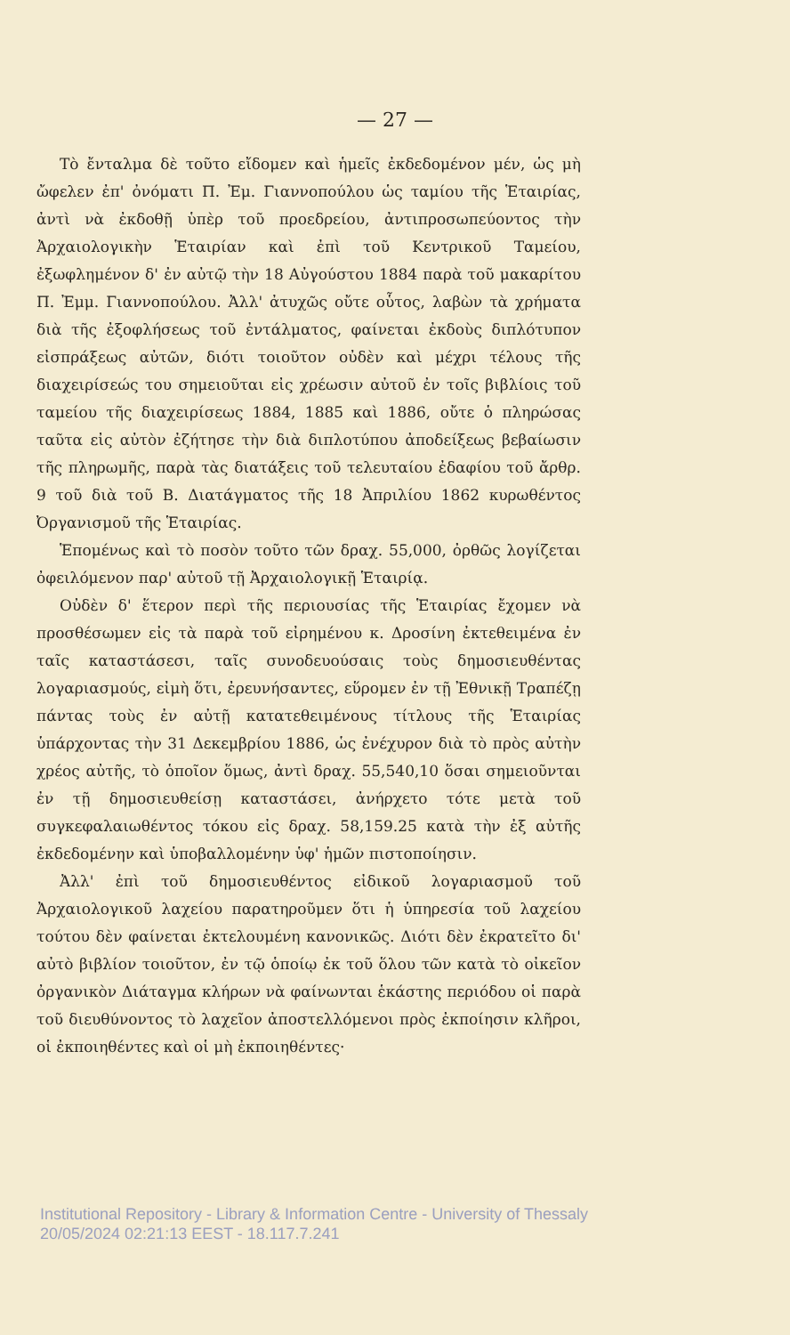— 27 —
Τὸ ἔνταλμα δὲ τοῦτο εἴδομεν καὶ ἡμεῖς ἐκδεδομένον μέν, ὡς μὴ ὤφελεν ἐπ' ὀνόματι Π. Ἐμ. Γιαννοπούλου ὡς ταμίου τῆς Ἑταιρίας, ἀντὶ νὰ ἐκδοθῇ ὑπὲρ τοῦ προεδρείου, ἀντιπροσωπεύοντος τὴν Ἀρχαιολογικὴν Ἑταιρίαν καὶ ἐπὶ τοῦ Κεντρικοῦ Ταμείου, ἐξωφλημένον δ' ἐν αὐτῷ τὴν 18 Αὐγούστου 1884 παρὰ τοῦ μακαρίτου Π. Ἐμμ. Γιαννοπούλου. Ἀλλ' ἀτυχῶς οὔτε οὗτος, λαβὼν τὰ χρήματα διὰ τῆς ἐξοφλήσεως τοῦ ἐντάλματος, φαίνεται ἐκδοὺς διπλότυπον εἰσπράξεως αὐτῶν, διότι τοιοῦτον οὐδὲν καὶ μέχρι τέλους τῆς διαχειρίσεώς του σημειοῦται εἰς χρέωσιν αὐτοῦ ἐν τοῖς βιβλίοις τοῦ ταμείου τῆς διαχειρίσεως 1884, 1885 καὶ 1886, οὔτε ὁ πληρώσας ταῦτα εἰς αὐτὸν ἐζήτησε τὴν διὰ διπλοτύπου ἀποδείξεως βεβαίωσιν τῆς πληρωμῆς, παρὰ τὰς διατάξεις τοῦ τελευταίου ἐδαφίου τοῦ ἄρθρ. 9 τοῦ διὰ τοῦ Β. Διατάγματος τῆς 18 Ἀπριλίου 1862 κυρωθέντος Ὀργανισμοῦ τῆς Ἑταιρίας.
Ἑπομένως καὶ τὸ ποσὸν τοῦτο τῶν δραχ. 55,000, ὀρθῶς λογίζεται ὀφειλόμενον παρ' αὐτοῦ τῇ Ἀρχαιολογικῇ Ἑταιρίᾳ.
Οὐδὲν δ' ἕτερον περὶ τῆς περιουσίας τῆς Ἑταιρίας ἔχομεν νὰ προσθέσωμεν εἰς τὰ παρὰ τοῦ εἰρημένου κ. Δροσίνη ἐκτεθειμένα ἐν ταῖς καταστάσεσι, ταῖς συνοδευούσαις τοὺς δημοσιευθέντας λογαριασμούς, εἰμὴ ὅτι, ἐρευνήσαντες, εὕρομεν ἐν τῇ Ἐθνικῇ Τραπέζῃ πάντας τοὺς ἐν αὐτῇ κατατεθειμένους τίτλους τῆς Ἑταιρίας ὑπάρχοντας τὴν 31 Δεκεμβρίου 1886, ὡς ἐνέχυρον διὰ τὸ πρὸς αὐτὴν χρέος αὐτῆς, τὸ ὁποῖον ὅμως, ἀντὶ δραχ. 55,540,10 ὅσαι σημειοῦνται ἐν τῇ δημοσιευθείσῃ καταστάσει, ἀνήρχετο τότε μετὰ τοῦ συγκεφαλαιωθέντος τόκου εἰς δραχ. 58,159.25 κατὰ τὴν ἐξ αὐτῆς ἐκδεδομένην καὶ ὑποβαλλομένην ὑφ' ἡμῶν πιστοποίησιν.
Ἀλλ' ἐπὶ τοῦ δημοσιευθέντος εἰδικοῦ λογαριασμοῦ τοῦ Ἀρχαιολογικοῦ λαχείου παρατηροῦμεν ὅτι ἡ ὑπηρεσία τοῦ λαχείου τούτου δὲν φαίνεται ἐκτελουμένη κανονικῶς. Διότι δὲν ἐκρατεῖτο δι' αὐτὸ βιβλίον τοιοῦτον, ἐν τῷ ὁποίῳ ἐκ τοῦ ὅλου τῶν κατὰ τὸ οἰκεῖον ὀργανικὸν Διάταγμα κλήρων νὰ φαίνωνται ἑκάστης περιόδου οἱ παρὰ τοῦ διευθύνοντος τὸ λαχεῖον ἀποστελλόμενοι πρὸς ἐκποίησιν κλῆροι, οἱ ἐκποιηθέντες καὶ οἱ μὴ ἐκποιηθέντες·
Institutional Repository - Library & Information Centre - University of Thessaly
20/05/2024 02:21:13 EEST - 18.117.7.241